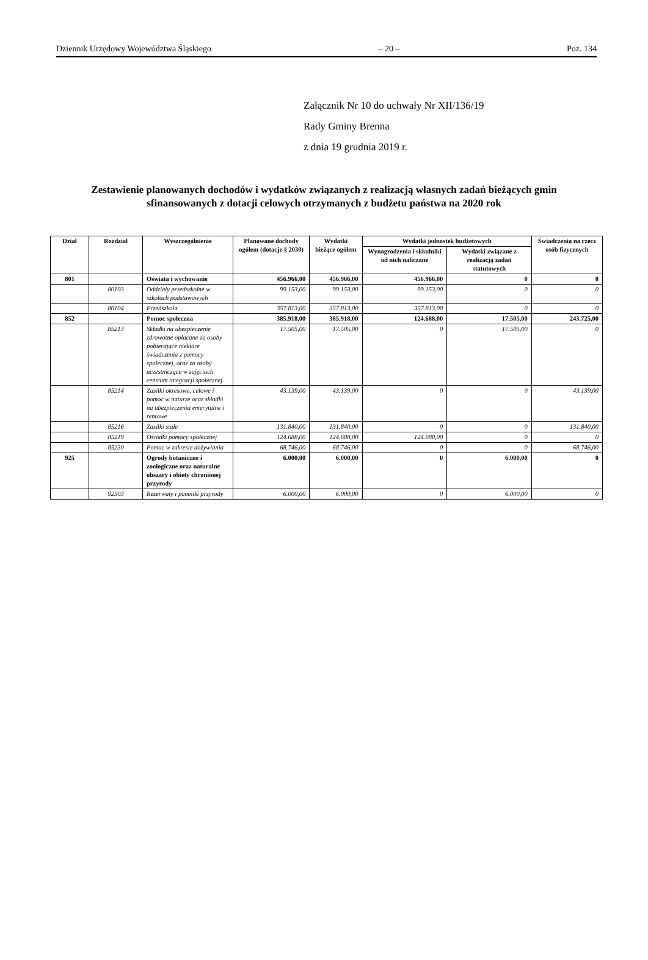Dziennik Urzędowy Województwa Śląskiego – 20 – Poz. 134
Załącznik Nr 10 do uchwały Nr XII/136/19
Rady Gminy Brenna
z dnia 19 grudnia 2019 r.
Zestawienie planowanych dochodów i wydatków związanych z realizacją własnych zadań bieżących gmin sfinansowanych z dotacji celowych otrzymanych z budżetu państwa na 2020 rok
| Dział | Rozdział | Wyszczególnienie | Planowane dochody ogółem (dotacje § 2030) | Wydatki bieżące ogółem | Wydatki jednostek budżetowych | | Świadczenia na rzecz osób fizycznych |
| --- | --- | --- | --- | --- | --- | --- | --- |
| | | | | | Wynagrodzenia i składniki od nich naliczane | Wydatki związane z realizacją zadań statutowych | |
| 801 | | Oświata i wychowanie | 456.966,00 | 456.966,00 | 456.966,00 | 0 | 0 |
| | 80103 | Oddziały przedszkolne w szkołach podstawowych | 99.153,00 | 99.153,00 | 99.153,00 | 0 | 0 |
| | 80104 | Przedszkola | 357.813,00 | 357.813,00 | 357.813,00 | 0 | 0 |
| 852 | | Pomoc społeczna | 385.918,00 | 385.918,00 | 124.688,00 | 17.505,00 | 243.725,00 |
| | 85213 | Składki na ubezpieczenie zdrowotne opłacane za osoby pobierające niektóre świadczenia z pomocy społecznej, oraz za osoby uczestniczące w zajęciach centrum integracji społecznej | 17.505,00 | 17.505,00 | 0 | 17.505,00 | 0 |
| | 85214 | Zasiłki okresowe, celowe i pomoc w naturze oraz składki na ubezpieczenia emerytalne i rentowe | 43.139,00 | 43.139,00 | 0 | 0 | 43.139,00 |
| | 85216 | Zasiłki stałe | 131.840,00 | 131.840,00 | 0 | 0 | 131.840,00 |
| | 85219 | Ośrodki pomocy społecznej | 124.688,00 | 124.688,00 | 124.688,00 | 0 | 0 |
| | 85230 | Pomoc w zakresie dożywiania | 68.746,00 | 68.746,00 | 0 | 0 | 68.746,00 |
| 925 | | Ogrody botaniczne i zoologiczne oraz naturalne obszary i obiety chronionej przyrody | 6.000,00 | 6.000,00 | 0 | 6.000,00 | 0 |
| | 92503 | Rezerwaty i pomniki przyrody | 6.000,00 | 6.000,00 | 0 | 6.000,00 | 0 |